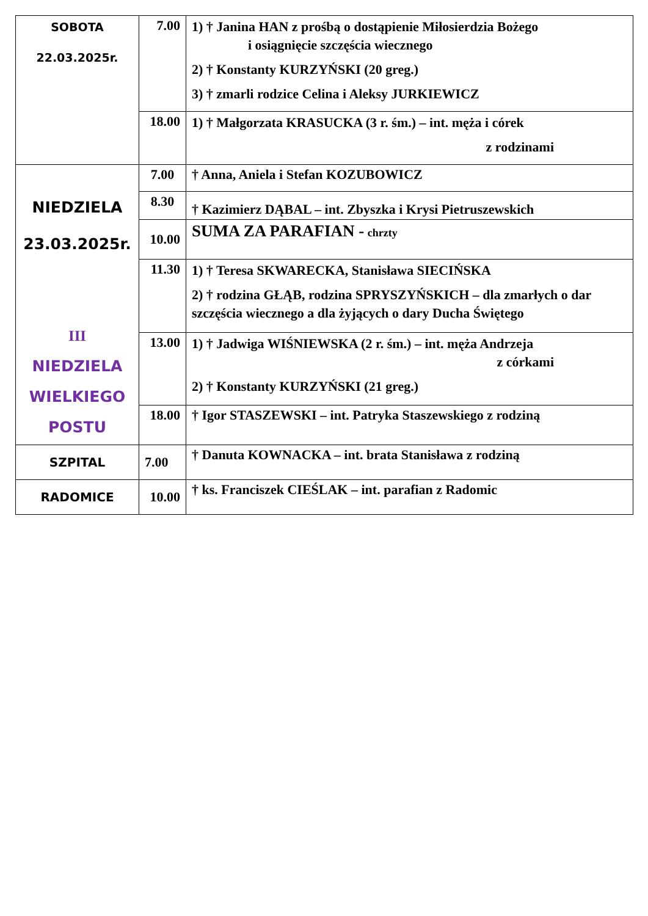| SOBOTA 22.03.2025r. | 7.00 | 1) † Janina HAN z prośbą o dostąpienie Miłosierdzia Bożego i osiągnięcie szczęścia wiecznego 2) † Konstanty KURZYŃSKI (20 greg.) 3) † zmarli rodzice Celina i Aleksy JURKIEWICZ |
| | 18.00 | 1) † Małgorzata KRASUCKA (3 r. śm.) – int. męża i córek z rodzinami |
| NIEDZIELA 23.03.2025r. III NIEDZIELA WIELKIEGO POSTU | 7.00 | † Anna, Aniela i Stefan KOZUBOWICZ |
| | 8.30 | † Kazimierz DĄBAL – int. Zbyszka i Krysi Pietruszewskich |
| | 10.00 | SUMA ZA PARAFIAN - chrzty |
| | 11.30 | 1) † Teresa SKWARECKA, Stanisława SIECIŃSKA 2) † rodzina GŁĄB, rodzina SPRYSZYŃSKICH – dla zmarłych o dar szczęścia wiecznego a dla żyjących o dary Ducha Świętego |
| | 13.00 | 1) † Jadwiga WIŚNIEWSKA (2 r. śm.) – int. męża Andrzeja z córkami 2) † Konstanty KURZYŃSKI (21 greg.) |
| | 18.00 | † Igor STASZEWSKI – int. Patryka Staszewskiego z rodziną |
| SZPITAL | 7.00 | † Danuta KOWNACKA – int. brata Stanisława z rodziną |
| RADOMICE | 10.00 | † ks. Franciszek CIEŚLAK – int. parafian z Radomic |